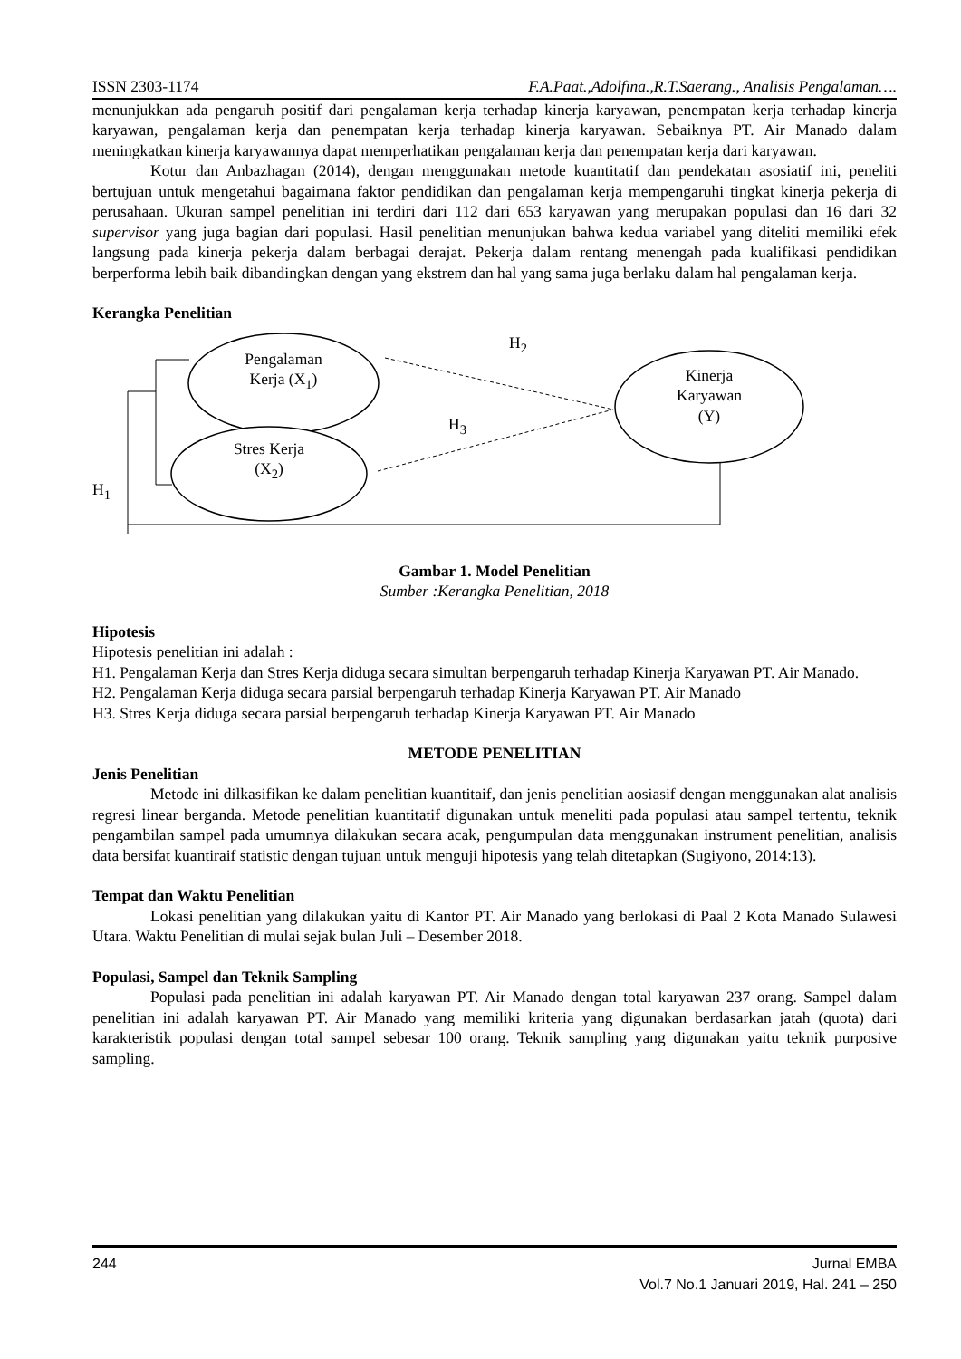ISSN 2303-1174 F.A.Paat.,Adolfina.,R.T.Saerang., Analisis Pengalaman….
menunjukkan ada pengaruh positif dari pengalaman kerja terhadap kinerja karyawan, penempatan kerja terhadap kinerja karyawan, pengalaman kerja dan penempatan kerja terhadap kinerja karyawan. Sebaiknya PT. Air Manado dalam meningkatkan kinerja karyawannya dapat memperhatikan pengalaman kerja dan penempatan kerja dari karyawan.
Kotur dan Anbazhagan (2014), dengan menggunakan metode kuantitatif dan pendekatan asosiatif ini, peneliti bertujuan untuk mengetahui bagaimana faktor pendidikan dan pengalaman kerja mempengaruhi tingkat kinerja pekerja di perusahaan. Ukuran sampel penelitian ini terdiri dari 112 dari 653 karyawan yang merupakan populasi dan 16 dari 32 supervisor yang juga bagian dari populasi. Hasil penelitian menunjukan bahwa kedua variabel yang diteliti memiliki efek langsung pada kinerja pekerja dalam berbagai derajat. Pekerja dalam rentang menengah pada kualifikasi pendidikan berperforma lebih baik dibandingkan dengan yang ekstrem dan hal yang sama juga berlaku dalam hal pengalaman kerja.
Kerangka Penelitian
Pengalaman Kerja (X<sub>1</sub>)
Stres Kerja (X<sub>2</sub>)
Kinerja Karyawan (Y)
H<sub>2</sub>
H<sub>3</sub>
H<sub>1</sub>
Gambar 1. Model Penelitian
Sumber :Kerangka Penelitian, 2018
Hipotesis
Hipotesis penelitian ini adalah :
H1. Pengalaman Kerja dan Stres Kerja diduga secara simultan berpengaruh terhadap Kinerja Karyawan PT. Air Manado.
H2. Pengalaman Kerja diduga secara parsial berpengaruh terhadap Kinerja Karyawan PT. Air Manado
H3. Stres Kerja diduga secara parsial berpengaruh terhadap Kinerja Karyawan PT. Air Manado
METODE PENELITIAN
Jenis Penelitian
Metode ini dilkasifikan ke dalam penelitian kuantitaif, dan jenis penelitian aosiasif dengan menggunakan alat analisis regresi linear berganda. Metode penelitian kuantitatif digunakan untuk meneliti pada populasi atau sampel tertentu, teknik pengambilan sampel pada umumnya dilakukan secara acak, pengumpulan data menggunakan instrument penelitian, analisis data bersifat kuantiraif statistic dengan tujuan untuk menguji hipotesis yang telah ditetapkan (Sugiyono, 2014:13).
Tempat dan Waktu Penelitian
Lokasi penelitian yang dilakukan yaitu di Kantor PT. Air Manado yang berlokasi di Paal 2 Kota Manado Sulawesi Utara. Waktu Penelitian di mulai sejak bulan Juli – Desember 2018.
Populasi, Sampel dan Teknik Sampling
Populasi pada penelitian ini adalah karyawan PT. Air Manado dengan total karyawan 237 orang. Sampel dalam penelitian ini adalah karyawan PT. Air Manado yang memiliki kriteria yang digunakan berdasarkan jatah (quota) dari karakteristik populasi dengan total sampel sebesar 100 orang. Teknik sampling yang digunakan yaitu teknik purposive sampling.
244 Jurnal EMBA
Vol.7 No.1 Januari 2019, Hal. 241 – 250